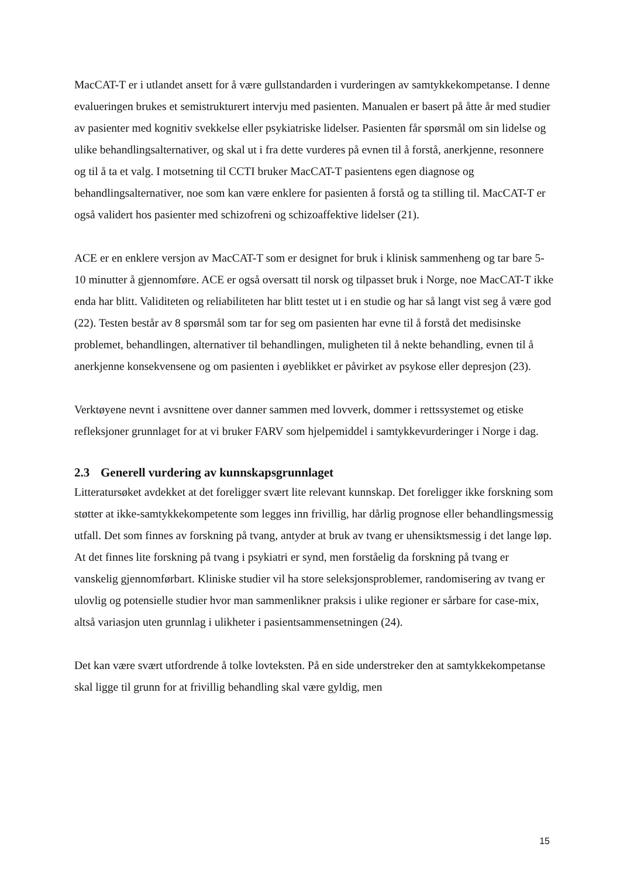MacCAT-T er i utlandet ansett for å være gullstandarden i vurderingen av samtykkekompetanse. I denne evalueringen brukes et semistrukturert intervju med pasienten. Manualen er basert på åtte år med studier av pasienter med kognitiv svekkelse eller psykiatriske lidelser. Pasienten får spørsmål om sin lidelse og ulike behandlingsalternativer, og skal ut i fra dette vurderes på evnen til å forstå, anerkjenne, resonnere og til å ta et valg. I motsetning til CCTI bruker MacCAT-T pasientens egen diagnose og behandlingsalternativer, noe som kan være enklere for pasienten å forstå og ta stilling til. MacCAT-T er også validert hos pasienter med schizofreni og schizoaffektive lidelser (21).
ACE er en enklere versjon av MacCAT-T som er designet for bruk i klinisk sammenheng og tar bare 5-10 minutter å gjennomføre. ACE er også oversatt til norsk og tilpasset bruk i Norge, noe MacCAT-T ikke enda har blitt. Validiteten og reliabiliteten har blitt testet ut i en studie og har så langt vist seg å være god (22). Testen består av 8 spørsmål som tar for seg om pasienten har evne til å forstå det medisinske problemet, behandlingen, alternativer til behandlingen, muligheten til å nekte behandling, evnen til å anerkjenne konsekvensene og om pasienten i øyeblikket er påvirket av psykose eller depresjon (23).
Verktøyene nevnt i avsnittene over danner sammen med lovverk, dommer i rettssystemet og etiske refleksjoner grunnlaget for at vi bruker FARV som hjelpemiddel i samtykkevurderinger i Norge i dag.
2.3 Generell vurdering av kunnskapsgrunnlaget
Litteratursøket avdekket at det foreligger svært lite relevant kunnskap. Det foreligger ikke forskning som støtter at ikke-samtykkekompetente som legges inn frivillig, har dårlig prognose eller behandlingsmessig utfall. Det som finnes av forskning på tvang, antyder at bruk av tvang er uhensiktsmessig i det lange løp. At det finnes lite forskning på tvang i psykiatri er synd, men forståelig da forskning på tvang er vanskelig gjennomførbart. Kliniske studier vil ha store seleksjonsproblemer, randomisering av tvang er ulovlig og potensielle studier hvor man sammenlikner praksis i ulike regioner er sårbare for case-mix, altså variasjon uten grunnlag i ulikheter i pasientsammensetningen (24).
Det kan være svært utfordrende å tolke lovteksten. På en side understreker den at samtykkekompetanse skal ligge til grunn for at frivillig behandling skal være gyldig, men
15